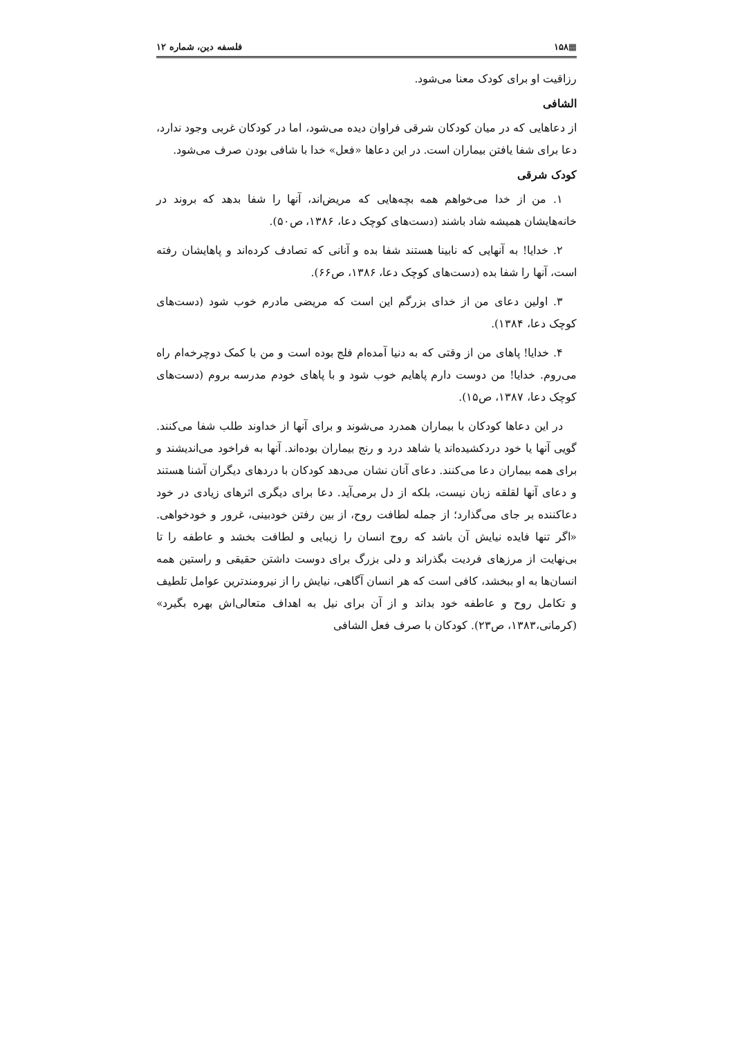▦۱۵۸ فلسفه دین، شماره ۱۲
رزاقیت او برای کودک معنا می‌شود.
الشافی
از دعاهایی که در میان کودکان شرقی فراوان دیده می‌شود، اما در کودکان غربی وجود ندارد، دعا برای شفا یافتن بیماران است. در این دعاها «فعل» خدا با شافی بودن صرف می‌شود.
کودک شرقی
۱. من از خدا می‌خواهم همه بچه‌هایی که مریض‌اند، آنها را شفا بدهد که بروند در خانه‌هایشان همیشه شاد باشند (دست‌های کوچک دعا، ۱۳۸۶، ص۵۰).
۲. خدایا! به آنهایی که نابینا هستند شفا بده و آنانی که تصادف کرده‌اند و پاهایشان رفته است، آنها را شفا بده (دست‌های کوچک دعا، ۱۳۸۶، ص۶۶).
۳. اولین دعای من از خدای بزرگم این است که مریضی مادرم خوب شود (دست‌های کوچک دعا، ۱۳۸۴).
۴. خدایا! پاهای من از وقتی که به دنیا آمده‌ام فلج بوده است و من با کمک دوچرخه‌ام راه می‌روم. خدایا! من دوست دارم پاهایم خوب شود و با پاهای خودم مدرسه بروم (دست‌های کوچک دعا، ۱۳۸۷، ص۱۵).
در این دعاها کودکان با بیماران همدرد می‌شوند و برای آنها از خداوند طلب شفا می‌کنند. گویی آنها یا خود دردکشیده‌اند یا شاهد درد و رنج بیماران بوده‌اند. آنها به فراخود می‌اندیشند و برای همه بیماران دعا می‌کنند. دعای آنان نشان می‌دهد کودکان با دردهای دیگران آشنا هستند و دعای آنها لقلقه زبان نیست، بلکه از دل برمی‌آید. دعا برای دیگری اثرهای زیادی در خود دعاکننده بر جای می‌گذارد؛ از جمله لطافت روح، از بین رفتن خودبینی، غرور و خودخواهی. «اگر تنها فایده نیایش آن باشد که روح انسان را زیبایی و لطافت بخشد و عاطفه را تا بی‌نهایت از مرزهای فردیت بگذراند و دلی بزرگ برای دوست داشتن حقیقی و راستین همه انسان‌ها به او ببخشد، کافی است که هر انسان آگاهی، نیایش را از نیرومندترین عوامل تلطیف و تکامل روح و عاطفه خود بداند و از آن برای نیل به اهداف متعالی‌اش بهره بگیرد» (کرمانی،۱۳۸۳، ص۲۳). کودکان با صرف فعل الشافی